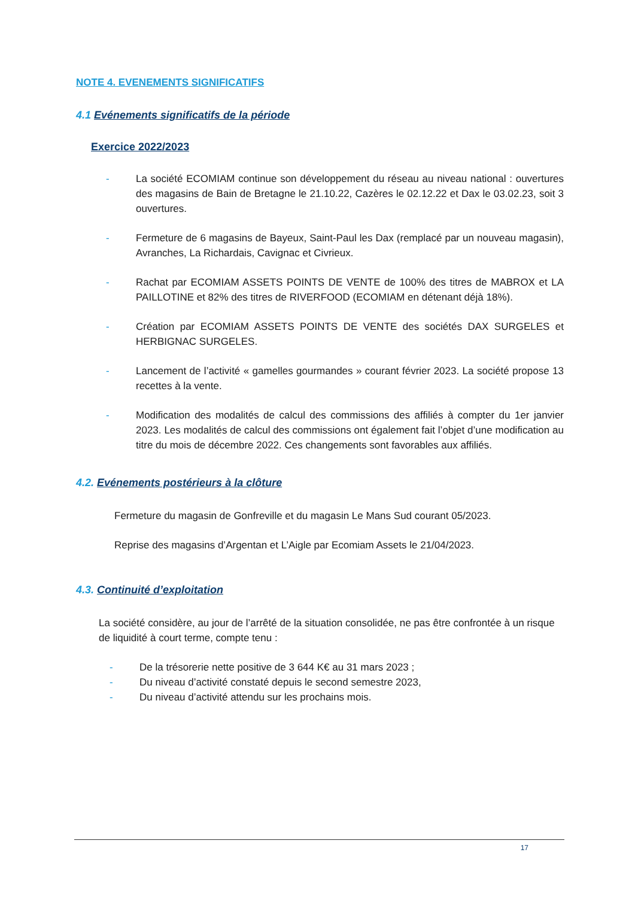NOTE 4. EVENEMENTS SIGNIFICATIFS
4.1 Evénements significatifs de la période
Exercice 2022/2023
- La société ECOMIAM continue son développement du réseau au niveau national : ouvertures des magasins de Bain de Bretagne le 21.10.22, Cazères le 02.12.22 et Dax le 03.02.23, soit 3 ouvertures.
- Fermeture de 6 magasins de Bayeux, Saint-Paul les Dax (remplacé par un nouveau magasin), Avranches, La Richardais, Cavignac et Civrieux.
- Rachat par ECOMIAM ASSETS POINTS DE VENTE de 100% des titres de MABROX et LA PAILLOTINE et 82% des titres de RIVERFOOD (ECOMIAM en détenant déjà 18%).
- Création par ECOMIAM ASSETS POINTS DE VENTE des sociétés DAX SURGELES et HERBIGNAC SURGELES.
- Lancement de l’activité « gamelles gourmandes » courant février 2023. La société propose 13 recettes à la vente.
- Modification des modalités de calcul des commissions des affiliés à compter du 1er janvier 2023. Les modalités de calcul des commissions ont également fait l’objet d’une modification au titre du mois de décembre 2022. Ces changements sont favorables aux affiliés.
4.2. Evénements postérieurs à la clôture
Fermeture du magasin de Gonfreville et du magasin Le Mans Sud courant 05/2023.
Reprise des magasins d’Argentan et L’Aigle par Ecomiam Assets le 21/04/2023.
4.3. Continuité d’exploitation
La société considère, au jour de l’arrêté de la situation consolidée, ne pas être confrontée à un risque de liquidité à court terme, compte tenu :
- De la trésorerie nette positive de 3 644 K€ au 31 mars 2023 ;
- Du niveau d’activité constaté depuis le second semestre 2023,
- Du niveau d’activité attendu sur les prochains mois.
17